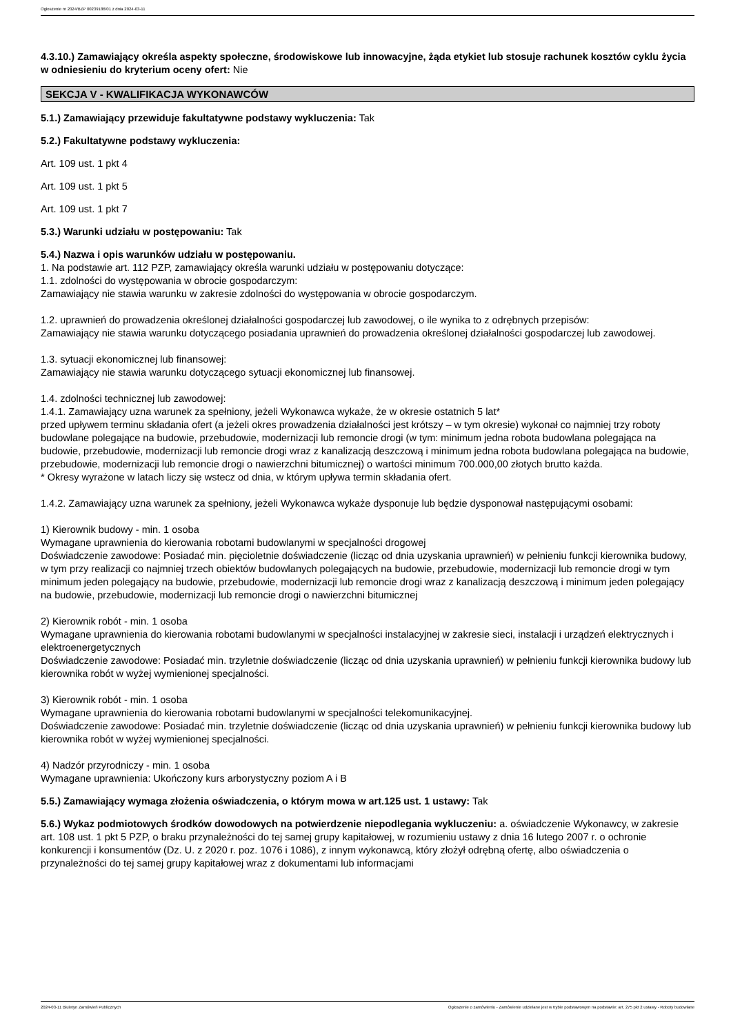Ogłoszenie nr 2024/BZP 00239186/01 z dnia 2024-03-11
4.3.10.) Zamawiający określa aspekty społeczne, środowiskowe lub innowacyjne, żąda etykiet lub stosuje rachunek kosztów cyklu życia w odniesieniu do kryterium oceny ofert: Nie
SEKCJA V - KWALIFIKACJA WYKONAWCÓW
5.1.) Zamawiający przewiduje fakultatywne podstawy wykluczenia: Tak
5.2.) Fakultatywne podstawy wykluczenia:
Art. 109 ust. 1 pkt 4
Art. 109 ust. 1 pkt 5
Art. 109 ust. 1 pkt 7
5.3.) Warunki udziału w postępowaniu: Tak
5.4.) Nazwa i opis warunków udziału w postępowaniu.
1. Na podstawie art. 112 PZP, zamawiający określa warunki udziału w postępowaniu dotyczące:
1.1. zdolności do występowania w obrocie gospodarczym:
Zamawiający nie stawia warunku w zakresie zdolności do występowania w obrocie gospodarczym.
1.2. uprawnień do prowadzenia określonej działalności gospodarczej lub zawodowej, o ile wynika to z odrębnych przepisów:
Zamawiający nie stawia warunku dotyczącego posiadania uprawnień do prowadzenia określonej działalności gospodarczej lub zawodowej.
1.3. sytuacji ekonomicznej lub finansowej:
Zamawiający nie stawia warunku dotyczącego sytuacji ekonomicznej lub finansowej.
1.4. zdolności technicznej lub zawodowej:
1.4.1. Zamawiający uzna warunek za spełniony, jeżeli Wykonawca wykaże, że w okresie ostatnich 5 lat*
przed upływem terminu składania ofert (a jeżeli okres prowadzenia działalności jest krótszy – w tym okresie) wykonał co najmniej trzy roboty budowlane polegające na budowie, przebudowie, modernizacji lub remoncie drogi (w tym: minimum jedna robota budowlana polegająca na budowie, przebudowie, modernizacji lub remoncie drogi wraz z kanalizacją deszczową i minimum jedna robota budowlana polegająca na budowie, przebudowie, modernizacji lub remoncie drogi o nawierzchni bitumicznej) o wartości minimum 700.000,00 złotych brutto każda.
* Okresy wyrażone w latach liczy się wstecz od dnia, w którym upływa termin składania ofert.
1.4.2. Zamawiający uzna warunek za spełniony, jeżeli Wykonawca wykaże dysponuje lub będzie dysponował następującymi osobami:
1) Kierownik budowy - min. 1 osoba
Wymagane uprawnienia do kierowania robotami budowlanymi w specjalności drogowej
Doświadczenie zawodowe: Posiadać min. pięcioletnie doświadczenie (licząc od dnia uzyskania uprawnień) w pełnieniu funkcji kierownika budowy, w tym przy realizacji co najmniej trzech obiektów budowlanych polegających na budowie, przebudowie, modernizacji lub remoncie drogi w tym minimum jeden polegający na budowie, przebudowie, modernizacji lub remoncie drogi wraz z kanalizacją deszczową i minimum jeden polegający na budowie, przebudowie, modernizacji lub remoncie drogi o nawierzchni bitumicznej
2) Kierownik robót - min. 1 osoba
Wymagane uprawnienia do kierowania robotami budowlanymi w specjalności instalacyjnej w zakresie sieci, instalacji i urządzeń elektrycznych i elektroenergetycznych
Doświadczenie zawodowe: Posiadać min. trzyletnie doświadczenie (licząc od dnia uzyskania uprawnień) w pełnieniu funkcji kierownika budowy lub kierownika robót w wyżej wymienionej specjalności.
3) Kierownik robót - min. 1 osoba
Wymagane uprawnienia do kierowania robotami budowlanymi w specjalności telekomunikacyjnej.
Doświadczenie zawodowe: Posiadać min. trzyletnie doświadczenie (licząc od dnia uzyskania uprawnień) w pełnieniu funkcji kierownika budowy lub kierownika robót w wyżej wymienionej specjalności.
4) Nadzór przyrodniczy - min. 1 osoba
Wymagane uprawnienia: Ukończony kurs arborystyczny poziom A i B
5.5.) Zamawiający wymaga złożenia oświadczenia, o którym mowa w art.125 ust. 1 ustawy: Tak
5.6.) Wykaz podmiotowych środków dowodowych na potwierdzenie niepodlegania wykluczeniu: a. oświadczenie Wykonawcy, w zakresie art. 108 ust. 1 pkt 5 PZP, o braku przynależności do tej samej grupy kapitałowej, w rozumieniu ustawy z dnia 16 lutego 2007 r. o ochronie konkurencji i konsumentów (Dz. U. z 2020 r. poz. 1076 i 1086), z innym wykonawcą, który złożył odrębną ofertę, albo oświadczenia o przynależności do tej samej grupy kapitałowej wraz z dokumentami lub informacjami
2024-03-11 Biuletyn Zamówień Publicznych Ogłoszenie o zamówieniu - Zamówienie udzielane jest w trybie podstawowym na podstawie: art. 275 pkt 2 ustawy - Roboty budowlane